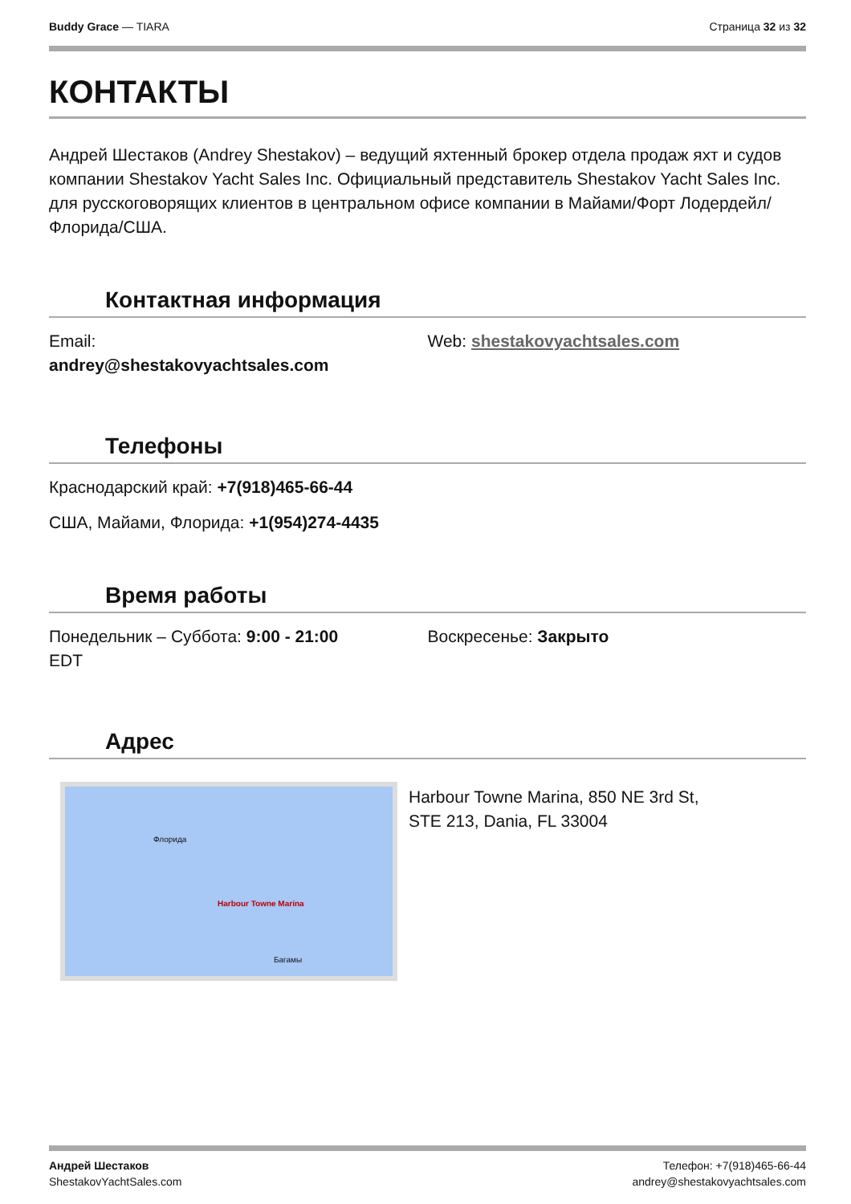Buddy Grace — TIARA Страница 32 из 32
КОНТАКТЫ
Андрей Шестаков (Andrey Shestakov) – ведущий яхтенный брокер отдела продаж яхт и судов компании Shestakov Yacht Sales Inc. Официальный представитель Shestakov Yacht Sales Inc. для русскоговорящих клиентов в центральном офисе компании в Майами/Форт Лодердейл/Флорида/США.
Контактная информация
Email:
andrey@shestakovyachtsales.com
Web: shestakovyachtsales.com
Телефоны
Краснодарский край: +7(918)465-66-44
США, Майами, Флорида: +1(954)274-4435
Время работы
Понедельник – Суббота: 9:00 - 21:00
EDT
Воскресенье: Закрыто
Адрес
Harbour Towne Marina
Флорида
Багамы
Harbour Towne Marina, 850 NE 3rd St,
STE 213, Dania, FL 33004
Андрей Шестаков
ShestakovYachtSales.com
Телефон: +7(918)465-66-44
andrey@shestakovyachtsales.com